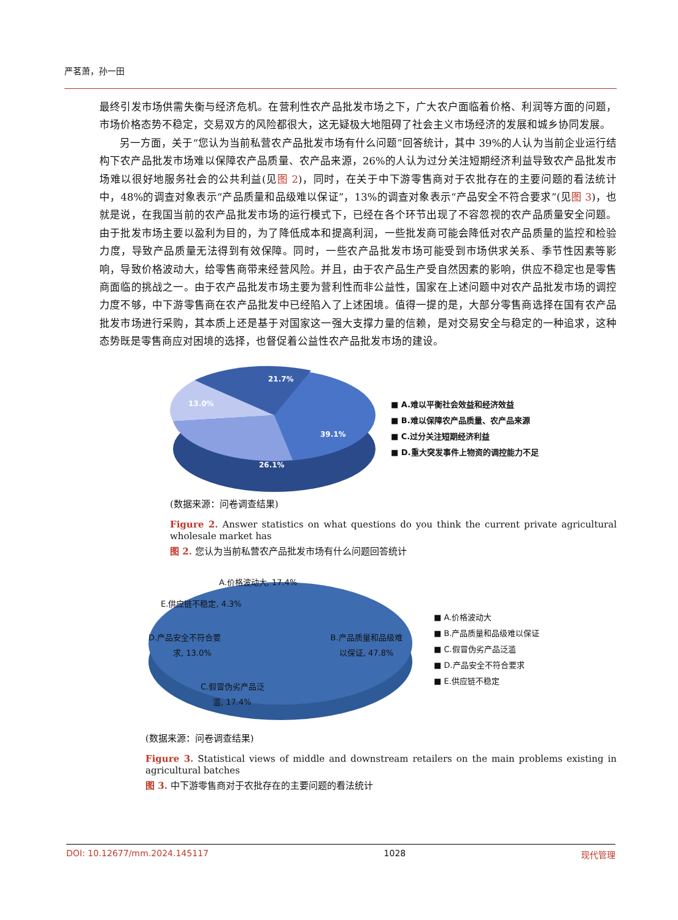严茗萧，孙一田
最终引发市场供需失衡与经济危机。在营利性农产品批发市场之下，广大农户面临着价格、利润等方面的问题，市场价格态势不稳定，交易双方的风险都很大，这无疑极大地阻碍了社会主义市场经济的发展和城乡协同发展。
另一方面，关于“您认为当前私营农产品批发市场有什么问题”回答统计，其中 39%的人认为当前企业运行结构下农产品批发市场难以保障农产品质量、农产品来源，26%的人认为过分关注短期经济利益导致农产品批发市场难以很好地服务社会的公共利益(见图 2)，同时，在关于中下游零售商对于农批存在的主要问题的看法统计中，48%的调查对象表示“产品质量和品级难以保证”，13%的调查对象表示“产品安全不符合要求”(见图 3)，也就是说，在我国当前的农产品批发市场的运行模式下，已经在各个环节出现了不容忽视的农产品质量安全问题。由于批发市场主要以盈利为目的，为了降低成本和提高利润，一些批发商可能会降低对农产品质量的监控和检验力度，导致产品质量无法得到有效保障。同时，一些农产品批发市场可能受到市场供求关系、季节性因素等影响，导致价格波动大，给零售商带来经营风险。并且，由于农产品生产受自然因素的影响，供应不稳定也是零售商面临的挑战之一。由于农产品批发市场主要为营利性而非公益性，国家在上述问题中对农产品批发市场的调控力度不够，中下游零售商在农产品批发中已经陷入了上述困境。值得一提的是，大部分零售商选择在国有农产品批发市场进行采购，其本质上还是基于对国家这一强大支撑力量的信赖，是对交易安全与稳定的一种追求，这种态势既是零售商应对困境的选择，也督促着公益性农产品批发市场的建设。
21.7%
13.0%
39.1%
26.1%
■ A.难以平衡社会效益和经济效益
■ B.难以保障农产品质量、农产品来源
■ C.过分关注短期经济利益
■ D.重大突发事件上物资的调控能力不足
(数据来源：问卷调查结果)
Figure 2. Answer statistics on what questions do you think the current private agricultural wholesale market has
图 2. 您认为当前私营农产品批发市场有什么问题回答统计
A.价格波动大, 17.4%
E.供应链不稳定, 4.3%
D.产品安全不符合要
求, 13.0%
B.产品质量和品级难
以保证, 47.8%
C.假冒伪劣产品泛
滥, 17.4%
■ A.价格波动大
■ B.产品质量和品级难以保证
■ C.假冒伪劣产品泛滥
■ D.产品安全不符合要求
■ E.供应链不稳定
(数据来源：问卷调查结果)
Figure 3. Statistical views of middle and downstream retailers on the main problems existing in agricultural batches
图 3. 中下游零售商对于农批存在的主要问题的看法统计
DOI: 10.12677/mm.2024.145117 1028 现代管理